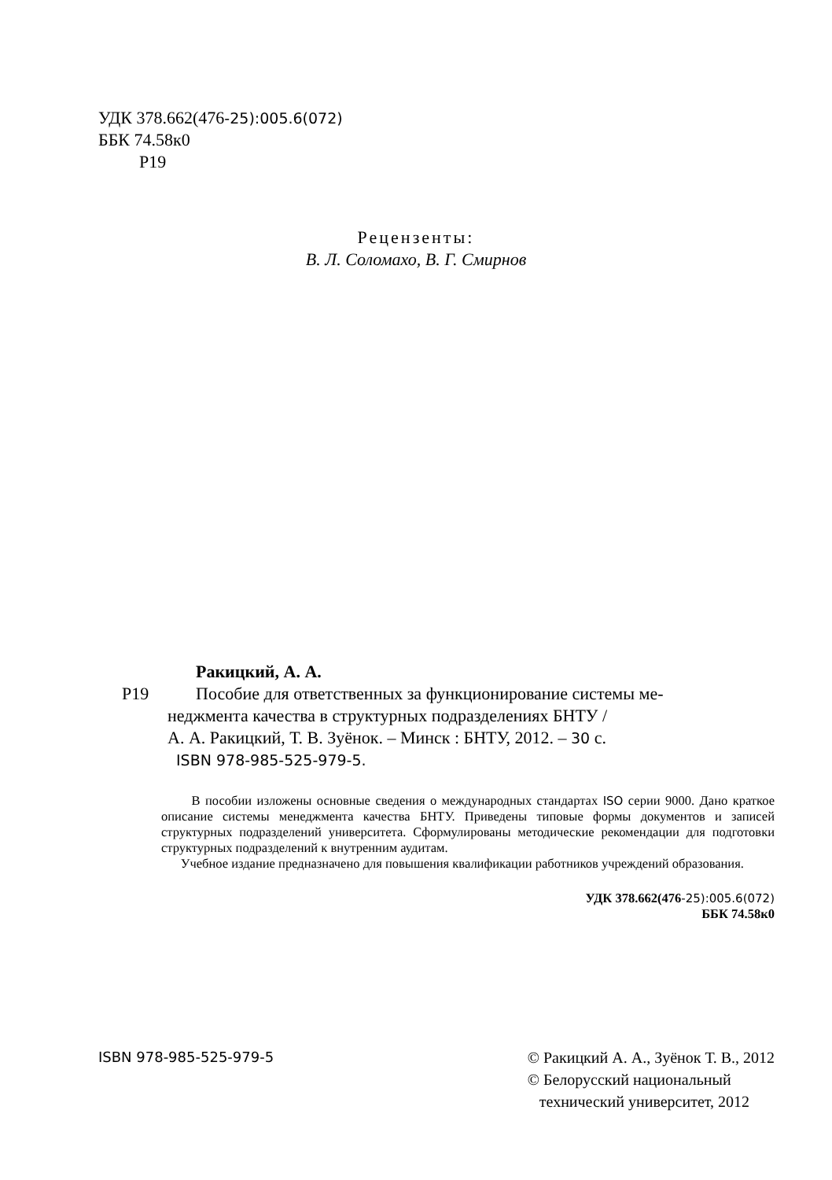УДК 378.662(476-25):005.6(072)
ББК 74.58к0
Р19
Рецензенты:
В. Л. Соломахо, В. Г. Смирнов
Ракицкий, А. А.
Р19 Пособие для ответственных за функционирование системы ме-
неджмента качества в структурных подразделениях БНТУ /
А. А. Ракицкий, Т. В. Зуёнок. – Минск : БНТУ, 2012. – 30 с.
ISBN 978-985-525-979-5.
В пособии изложены основные сведения о международных стандартах ISO серии 9000. Дано краткое описание системы менеджмента качества БНТУ. Приведены типовые формы документов и записей структурных подразделений университета. Сформулированы методические рекомендации для подготовки структурных подразделений к внутренним аудитам.
Учебное издание предназначено для повышения квалификации работников учреждений образования.
УДК 378.662(476-25):005.6(072)
ББК 74.58к0
ISBN 978-985-525-979-5 © Ракицкий А. А., Зуёнок Т. В., 2012
© Белорусский национальный
технический университет, 2012